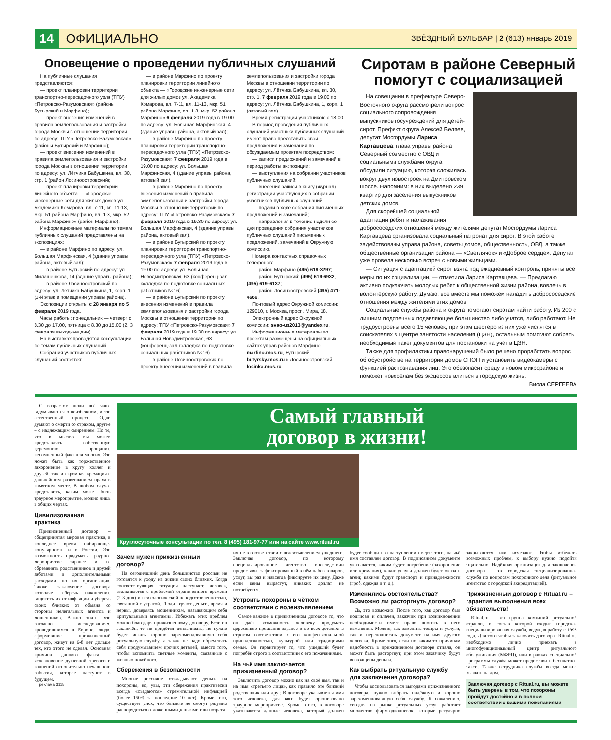14
ОФИЦИАЛЬНО
ЗВЁЗДНЫЙ БУЛЬВАР | 2 (613) январь 2019
Оповещение о проведении публичных слушаний
На публичные слушания представляются:
— проект планировки территории транспортно-пересадочного узла (ТПУ) «Петровско-Разумовская» (районы Бутырский и Марфино);
— проект внесения изменений в правила землепользования и застройки города Москвы в отношении территории по адресу: ТПУ «Петровско-Разумовская» (районы Бутырский и Марфино);
— проект внесения изменений в правила землепользования и застройки города Москвы в отношении территории по адресу: ул. Лётчика Бабушкина, вл. 30, стр. 1 (район Лосиноостровский);
— проект планировки территории линейного объекта — «Городские инженерные сети для жилых домов ул. Академика Комарова, вл. 7-11, вл. 11-13, мкр. 51 района Марфино, вл. 1-3, мкр. 52 района Марфино» (район Марфино).
Информационные материалы по темам публичных слушаний представлены на экспозициях:
— в районе Марфино по адресу: ул. Большая Марфинская, 4 (здание управы района, актовый зал);
— в районе Бутырский по адресу: ул. Милашенкова, 14 (здание управы района);
— в районе Лосиноостровский по адресу: ул. Лётчика Бабушкина, 1, корп. 1 (1-й этаж в помещении управы района).
Экспозиции открыты с 28 января по 5 февраля 2019 года.
Часы работы: понедельник — четверг с 8.30 до 17.00, пятница с 8.30 до 15.00 (2, 3 февраля выходные дни).
На выставках проводятся консультации по темам публичных слушаний.
Собрания участников публичных слушаний состоятся:
— в районе Марфино по проекту планировки территории линейного объекта — «Городские инженерные сети для жилых домов ул. Академика Комарова, вл. 7-11, вл. 11-13, мкр. 51 района Марфино, вл. 1-3, мкр. 52 района Марфино» 6 февраля 2019 года в 19.00 по адресу: ул. Большая Марфинская, 4 (здание управы района, актовый зал);
— в районе Марфино по проекту планировки территории транспортно-пересадочного узла (ТПУ) «Петровско-Разумовская» 7 февраля 2019 года в 19.00 по адресу: ул. Большая Марфинская, 4 (здание управы района, актовый зал).
— в районе Марфино по проекту внесения изменений в правила землепользования и застройки города Москвы в отношении территории по адресу: ТПУ «Петровско-Разумовская» 7 февраля 2019 года в 19.30 по адресу: ул. Большая Марфинская, 4 (здание управы района, актовый зал).
— в районе Бутырский по проекту планировки территории транспортно-пересадочного узла (ТПУ) «Петровско-Разумовская» 7 февраля 2019 года в 19.00 по адресу: ул. Большая Новодмитровская, 63 (конференц-зал колледжа по подготовке социальных работников №16).
— в районе Бутырский по проекту внесения изменений в правила землепользования и застройки города Москвы в отношении территории по адресу: ТПУ «Петровско-Разумовская» 7 февраля 2019 года в 19.30 по адресу: ул. Большая Новодмитровская, 63 (конференц-зал колледжа по подготовке социальных работников №16).
— в районе Лосиноостровский по проекту внесения изменений в правила землепользования и застройки города Москвы в отношении территории по адресу: ул. Лётчика Бабушкина, вл. 30, стр. 1, 7 февраля 2019 года в 19.00 по адресу: ул. Лётчика Бабушкина, 1, корп. 1 (актовый зал).
Время регистрации участников: с 18.00.
В период проведения публичных слушаний участники публичных слушаний имеют право представить свои предложения и замечания по обсуждаемым проектам посредством:
— записи предложений и замечаний в период работы экспозиции;
— выступления на собрании участников публичных слушаний;
— внесения записи в книгу (журнал) регистрации участвующих в собрании участников публичных слушаний;
— подачи в ходе собрания письменных предложений и замечаний;
— направления в течение недели со дня проведения собрания участников публичных слушаний письменных предложений, замечаний в Окружную комиссию.
Номера контактных справочных телефонов:
— район Марфино (495) 619-3297;
— район Бутырский: (495) 619-6932, (495) 619-6137;
— район Лосиноостровский (495) 471-4666.
Почтовый адрес Окружной комиссии: 129010, г. Москва, просп. Мира, 18.
Электронный адрес Окружной комиссии: svao-us2013@yandex.ru.
Информационные материалы по проектам размещены на официальных сайтах управ районов Марфино marfino.mos.ru, Бутырский butyrsky.mos.ru и Лосиноостровский losinka.mos.ru.
Сиротам в районе Северный помогут с социализацией
На совещании в префектуре Северо-Восточного округа рассмотрели вопрос социального сопровождения выпускников госучреждений для детей-сирот. Префект округа Алексей Беляев, депутат Мосгордумы Лариса Картавцева, глава управы района Северный совместно с ОВД и социальными службами округа обсудили ситуацию, которая сложилась вокруг двух новостроек на Дмитровском шоссе. Напомним: в них выделено 239 квартир для заселения выпускников детских домов.
Для скорейшей социальной адаптации ребят и налаживания добрососедских отношений между жителями депутат Мосгордумы Лариса Картавцева организовала социальный патронат для сирот. В этой работе задействованы управа района, советы домов, общественность, ОВД, а также общественные организации района — «Светлячок» и «Доброе сердце». Депутат уже провела несколько встреч с новыми жильцами.
— Ситуация с адаптацией сирот взята под ежедневный контроль, приняты все меры по их социализации, — отметила Лариса Картавцева. — Предлагаю активно подключать молодых ребят к общественной жизни района, вовлечь в волонтёрскую работу. Думаю, все вместе мы поможем наладить добрососедские отношения между жителями этих домов.
Социальные службы района и округа помогают сиротам найти работу. Из 200 с лишним подопечных подавляющее большинство либо учатся, либо работают. Не трудоустроены всего 15 человек, при этом шестеро из них уже числятся в соискателях в Центре занятости населения (ЦЗН), остальным помогают собрать необходимый пакет документов для постановки на учёт в ЦЗН.
Также для профилактики правонарушений было решено проработать вопрос об обустройстве на территории домов ОПОП и установить видеокамеры с функцией распознавания лиц. Это обезопасит среду в новом микрорайоне и поможет новосёлам без эксцессов влиться в городскую жизнь.
Виола СЕРГЕЕВА
С возрастом люди всё чаще задумываются о неизбежном, и это естественный процесс. Одни думают о смерти со страхом, другие – с надлежащим смирением. Но то, что в мыслях мы можем представлять собственную церемонию прощания, несомненный факт для многих. Это может быть как торжественное захоронение в кругу коллег и друзей, так и скромная кремация с дальнейшим развеиванием праха в памятном месте. В любом случае представить, каким может быть траурное мероприятие, можно лишь в общих чертах.
Цивилизованная практика
Прижизненный договор – общепринятая мировая практика, в последнее время набирающая популярность и в России. Это возможность продумать траурное мероприятие заранее и не обременять родственников и друзей заботами и дополнительными расходами по их организации. Также заключение договора позволяет сберечь накопления, защитить их от инфляции и уберечь своих близких от обмана со стороны нелегальных агентов и мошенников. Важно знать, что согласно исследованиям, проводившимся в Европе, люди, оформившие прижизненный договор, живут на 6-8 лет дольше тех, кто этого не сделал. Основная причина данного факта – исчезновение душевной тревоги и волнений относительно печального события, которое наступит в будущем.
реклама 3115
Самый главный
договор в жизни!
Круглосуточные консультации по тел. 8 (495) 181-97-77 или на сайте www.ritual.ru
Зачем нужен прижизненный договор?
На сегодняшний день большинство россиян не готовятся к уходу из жизни своих близких. Когда соответствующая ситуация наступает, человек, сталкивается с проблемой ограниченного времени (2-3 дня) и психологической неподготовленностью, связанной с утратой. Люди теряют деньги, время и нервы, доверяясь мошенникам, называющим себя «ритуальными агентами». Избежать этих проблем можно благодаря прижизненному договору. Если он заключён, то не придётся доплачивать, не нужно будет искать хорошо зарекомендовавшую себя ритуальную службу, а также не надо обременять себя продумыванием прочих деталей, вместо того, чтобы вспомнить светлые моменты, связанные с жизнью покойного.
Сбережения в безопасности
Многие россияне откладывают деньги на похороны, но, увы, эти сбережения практически всегда «съедаются» стремительной инфляцией (более 150% за последние 10 лет). Кроме того, существует риск, что близкие не смогут разумно распорядиться отложенными деньгами или потратят их не в соответствии с волеизъявлением ушедшего. Заключая договор, по которому специализированное агентство впоследствии предоставит зафиксированный в нём набор товаров, услуг, вы раз и навсегда фиксируете их цену. Даже если цены вырастут, никаких доплат не потребуется.
Устроить похороны в чётком соответствии с волеизъявлением
Самое важное в прижизненном договоре то, что он даёт возможность человеку продумать церемонию прощания заранее и во всех деталях: в строгом соответствии с его конфессиональной принадлежностью, культурой или традициями семьи. Он гарантирует то, что ушедший будет погребён строго в соответствии с его пожеланиями.
На чьё имя заключается прижизненный договор?
Заключить договор можно как на своё имя, так и на имя «третьего лица», как правило это близкий родственник или друг. В договоре указывается имя того человека, для кого будет организовано траурное мероприятие. Кроме этого, в договоре указываются данные человека, который должен будет сообщить о наступлении смерти того, на чьё имя составлен договор. В подписанном документе указывается, каким будет погребение (захоронение или кремация), какие услуги должен будет оказать агент, какими будут транспорт и принадлежности (гроб, одежда и т. д.).
Изменились обстоятельства? Возможно ли расторгнуть договор?
Да, это возможно! После того, как договор был подписан и оплачен, заказчик при возникновении необходимости имеет право вносить в него изменения. Можно, как заменить товары и услуги, так и переподписать документ на имя другого человека. Кроме того, если по каким-то причинам надобность в прижизненном договоре отпала, он может быть расторгнут, при этом заказчику будут возвращены деньги.
Как выбрать ритуальную службу для заключения договора?
Чтобы воспользоваться выгодами прижизненного договора, нужно выбрать надёжную и хорошо зарекомендовавшую себя службу. К сожалению, сегодня на рынке ритуальных услуг работает множество фирм-однодневок, которые регулярно закрываются или исчезают. Чтобы избежать возможных проблем, к выбору нужно подойти тщательно. Надёжная организация для заключения договора – это городская специализированная служба по вопросам похоронного дела (ритуальное агентство с городской аккредитацией).
Прижизненный договор с Ritual.ru – гарантия выполнения всех обязательств!
Ritual.ru - это группа компаний ритуальной отрасли, в состав которой входит городская специализированная служба, ведущая работу с 1993 года. Для того чтобы заключить договор с Ritual.ru, необходимо лично приехать в многофункциональный центр ритуального обслуживания (МФРЦ), или в рамках специальной программы служба может предоставить бесплатное такси. Также сотрудника службы всегда можно вызвать на дом.
Заключая договор с Ritual.ru, вы можете быть уверены в том, что похороны пройдут достойно и в полном соответствии с вашими пожеланиями